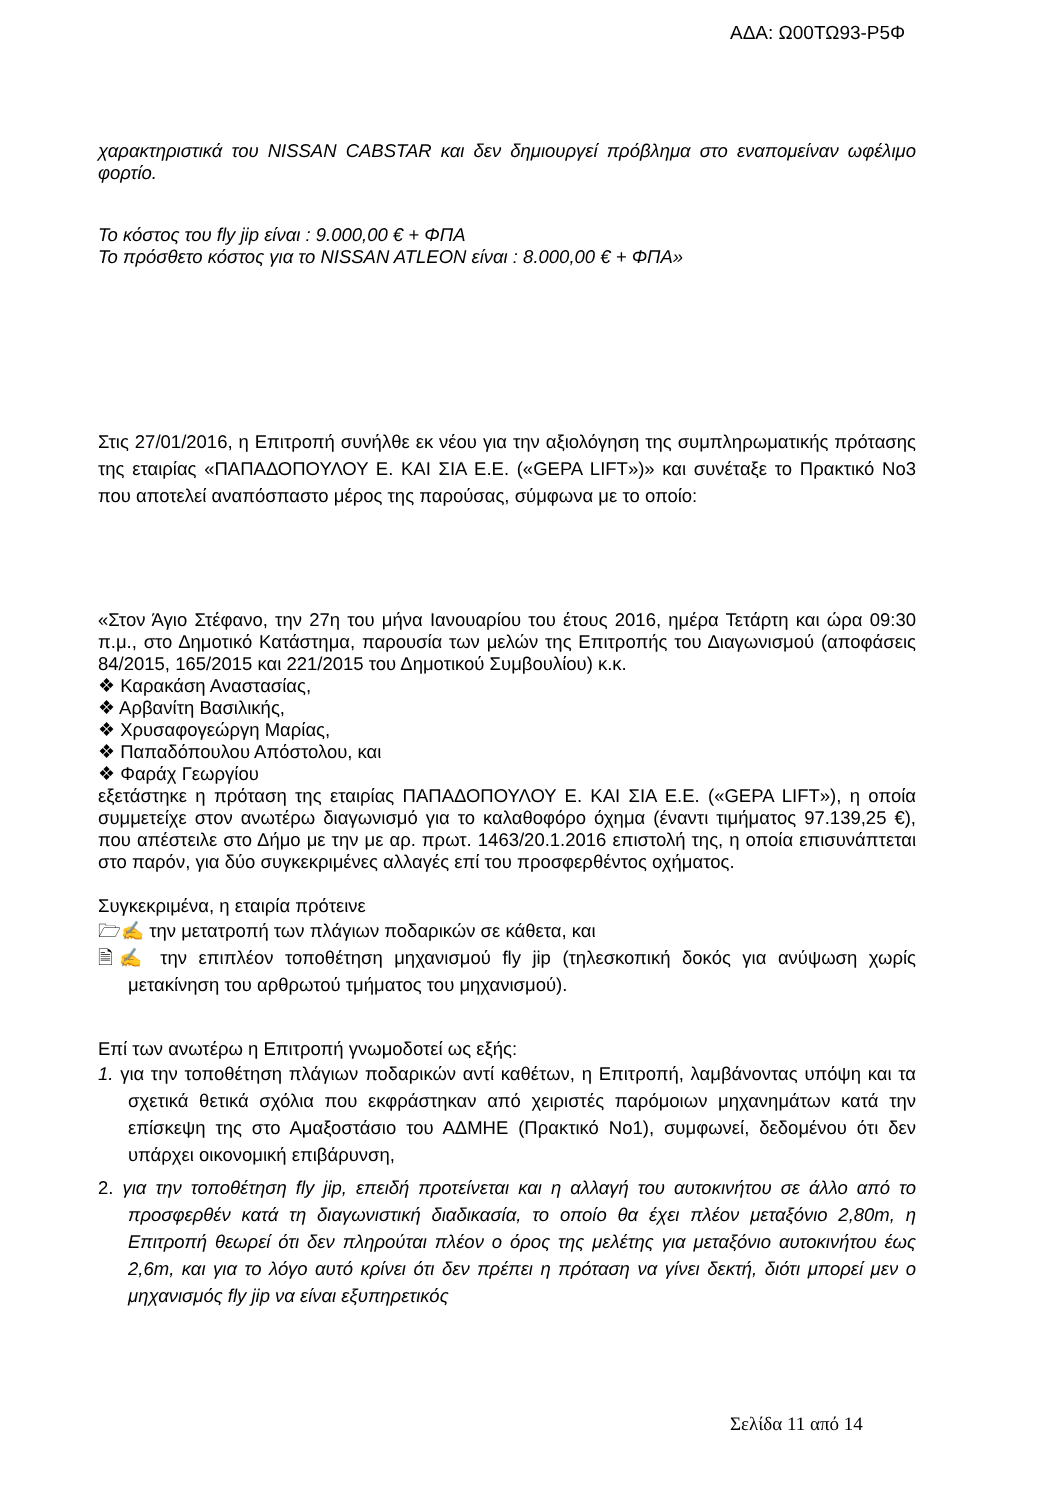ΑΔΑ: Ω00ΤΩ93-Ρ5Φ
χαρακτηριστικά του NISSAN CABSTAR και δεν δημιουργεί πρόβλημα στο εναπομείναν ωφέλιμο φορτίο.
Το κόστος του fly jip είναι : 9.000,00 € + ΦΠΑ
Το πρόσθετο κόστος για το NISSAN ATLEON είναι : 8.000,00 € + ΦΠΑ»
Στις 27/01/2016, η Επιτροπή συνήλθε εκ νέου για την αξιολόγηση της συμπληρωματικής πρότασης της εταιρίας «ΠΑΠΑΔΟΠΟΥΛΟΥ Ε. ΚΑΙ ΣΙΑ Ε.Ε. («GEPA LIFT»)» και συνέταξε το Πρακτικό Νο3 που αποτελεί αναπόσπαστο μέρος της παρούσας, σύμφωνα με το οποίο:
«Στον Άγιο Στέφανο, την 27η του μήνα Ιανουαρίου του έτους 2016, ημέρα Τετάρτη και ώρα 09:30 π.μ., στο Δημοτικό Κατάστημα, παρουσία των μελών της Επιτροπής του Διαγωνισμού (αποφάσεις 84/2015, 165/2015 και 221/2015 του Δημοτικού Συμβουλίου) κ.κ.
❖ Καρακάση Αναστασίας,
❖ Αρβανίτη Βασιλικής,
❖ Χρυσαφογεώργη Μαρίας,
❖ Παπαδόπουλου Απόστολου, και
❖ Φαράχ Γεωργίου
εξετάστηκε η πρόταση της εταιρίας ΠΑΠΑΔΟΠΟΥΛΟΥ Ε. ΚΑΙ ΣΙΑ Ε.Ε. («GEPA LIFT»), η οποία συμμετείχε στον ανωτέρω διαγωνισμό για το καλαθοφόρο όχημα (έναντι τιμήματος 97.139,25 €), που απέστειλε στο Δήμο με την με αρ. πρωτ. 1463/20.1.2016 επιστολή της, η οποία επισυνάπτεται στο παρόν, για δύο συγκεκριμένες αλλαγές επί του προσφερθέντος οχήματος.
Συγκεκριμένα, η εταιρία πρότεινε
🗁✍ την μετατροπή των πλάγιων ποδαρικών σε κάθετα, και
🗎✍ την επιπλέον τοποθέτηση μηχανισμού fly jip (τηλεσκοπική δοκός για ανύψωση χωρίς μετακίνηση του αρθρωτού τμήματος του μηχανισμού).
Επί των ανωτέρω η Επιτροπή γνωμοδοτεί ως εξής:
1. για την τοποθέτηση πλάγιων ποδαρικών αντί καθέτων, η Επιτροπή, λαμβάνοντας υπόψη και τα σχετικά θετικά σχόλια που εκφράστηκαν από χειριστές παρόμοιων μηχανημάτων κατά την επίσκεψη της στο Αμαξοστάσιο του ΑΔΜΗΕ (Πρακτικό Νο1), συμφωνεί, δεδομένου ότι δεν υπάρχει οικονομική επιβάρυνση,
2. για την τοποθέτηση fly jip, επειδή προτείνεται και η αλλαγή του αυτοκινήτου σε άλλο από το προσφερθέν κατά τη διαγωνιστική διαδικασία, το οποίο θα έχει πλέον μεταξόνιο 2,80m, η Επιτροπή θεωρεί ότι δεν πληρούται πλέον ο όρος της μελέτης για μεταξόνιο αυτοκινήτου έως 2,6m, και για το λόγο αυτό κρίνει ότι δεν πρέπει η πρόταση να γίνει δεκτή, διότι μπορεί μεν ο μηχανισμός fly jip να είναι εξυπηρετικός
Σελίδα 11 από 14